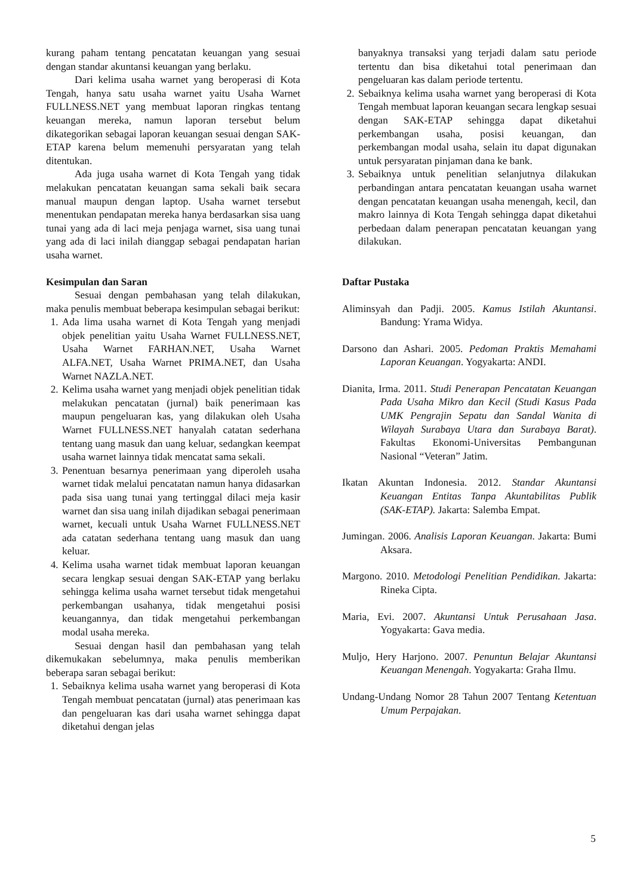kurang paham tentang pencatatan keuangan yang sesuai dengan standar akuntansi keuangan yang berlaku.
Dari kelima usaha warnet yang beroperasi di Kota Tengah, hanya satu usaha warnet yaitu Usaha Warnet FULLNESS.NET yang membuat laporan ringkas tentang keuangan mereka, namun laporan tersebut belum dikategorikan sebagai laporan keuangan sesuai dengan SAK-ETAP karena belum memenuhi persyaratan yang telah ditentukan.
Ada juga usaha warnet di Kota Tengah yang tidak melakukan pencatatan keuangan sama sekali baik secara manual maupun dengan laptop. Usaha warnet tersebut menentukan pendapatan mereka hanya berdasarkan sisa uang tunai yang ada di laci meja penjaga warnet, sisa uang tunai yang ada di laci inilah dianggap sebagai pendapatan harian usaha warnet.
Kesimpulan dan Saran
Sesuai dengan pembahasan yang telah dilakukan, maka penulis membuat beberapa kesimpulan sebagai berikut:
1. Ada lima usaha warnet di Kota Tengah yang menjadi objek penelitian yaitu Usaha Warnet FULLNESS.NET, Usaha Warnet FARHAN.NET, Usaha Warnet ALFA.NET, Usaha Warnet PRIMA.NET, dan Usaha Warnet NAZLA.NET.
2. Kelima usaha warnet yang menjadi objek penelitian tidak melakukan pencatatan (jurnal) baik penerimaan kas maupun pengeluaran kas, yang dilakukan oleh Usaha Warnet FULLNESS.NET hanyalah catatan sederhana tentang uang masuk dan uang keluar, sedangkan keempat usaha warnet lainnya tidak mencatat sama sekali.
3. Penentuan besarnya penerimaan yang diperoleh usaha warnet tidak melalui pencatatan namun hanya didasarkan pada sisa uang tunai yang tertinggal dilaci meja kasir warnet dan sisa uang inilah dijadikan sebagai penerimaan warnet, kecuali untuk Usaha Warnet FULLNESS.NET ada catatan sederhana tentang uang masuk dan uang keluar.
4. Kelima usaha warnet tidak membuat laporan keuangan secara lengkap sesuai dengan SAK-ETAP yang berlaku sehingga kelima usaha warnet tersebut tidak mengetahui perkembangan usahanya, tidak mengetahui posisi keuangannya, dan tidak mengetahui perkembangan modal usaha mereka.
Sesuai dengan hasil dan pembahasan yang telah dikemukakan sebelumnya, maka penulis memberikan beberapa saran sebagai berikut:
1. Sebaiknya kelima usaha warnet yang beroperasi di Kota Tengah membuat pencatatan (jurnal) atas penerimaan kas dan pengeluaran kas dari usaha warnet sehingga dapat diketahui dengan jelas
banyaknya transaksi yang terjadi dalam satu periode tertentu dan bisa diketahui total penerimaan dan pengeluaran kas dalam periode tertentu.
2. Sebaiknya kelima usaha warnet yang beroperasi di Kota Tengah membuat laporan keuangan secara lengkap sesuai dengan SAK-ETAP sehingga dapat diketahui perkembangan usaha, posisi keuangan, dan perkembangan modal usaha, selain itu dapat digunakan untuk persyaratan pinjaman dana ke bank.
3. Sebaiknya untuk penelitian selanjutnya dilakukan perbandingan antara pencatatan keuangan usaha warnet dengan pencatatan keuangan usaha menengah, kecil, dan makro lainnya di Kota Tengah sehingga dapat diketahui perbedaan dalam penerapan pencatatan keuangan yang dilakukan.
Daftar Pustaka
Aliminsyah dan Padji. 2005. Kamus Istilah Akuntansi. Bandung: Yrama Widya.
Darsono dan Ashari. 2005. Pedoman Praktis Memahami Laporan Keuangan. Yogyakarta: ANDI.
Dianita, Irma. 2011. Studi Penerapan Pencatatan Keuangan Pada Usaha Mikro dan Kecil (Studi Kasus Pada UMK Pengrajin Sepatu dan Sandal Wanita di Wilayah Surabaya Utara dan Surabaya Barat). Fakultas Ekonomi-Universitas Pembangunan Nasional “Veteran” Jatim.
Ikatan Akuntan Indonesia. 2012. Standar Akuntansi Keuangan Entitas Tanpa Akuntabilitas Publik (SAK-ETAP). Jakarta: Salemba Empat.
Jumingan. 2006. Analisis Laporan Keuangan. Jakarta: Bumi Aksara.
Margono. 2010. Metodologi Penelitian Pendidikan. Jakarta: Rineka Cipta.
Maria, Evi. 2007. Akuntansi Untuk Perusahaan Jasa. Yogyakarta: Gava media.
Muljo, Hery Harjono. 2007. Penuntun Belajar Akuntansi Keuangan Menengah. Yogyakarta: Graha Ilmu.
Undang-Undang Nomor 28 Tahun 2007 Tentang Ketentuan Umum Perpajakan.
5